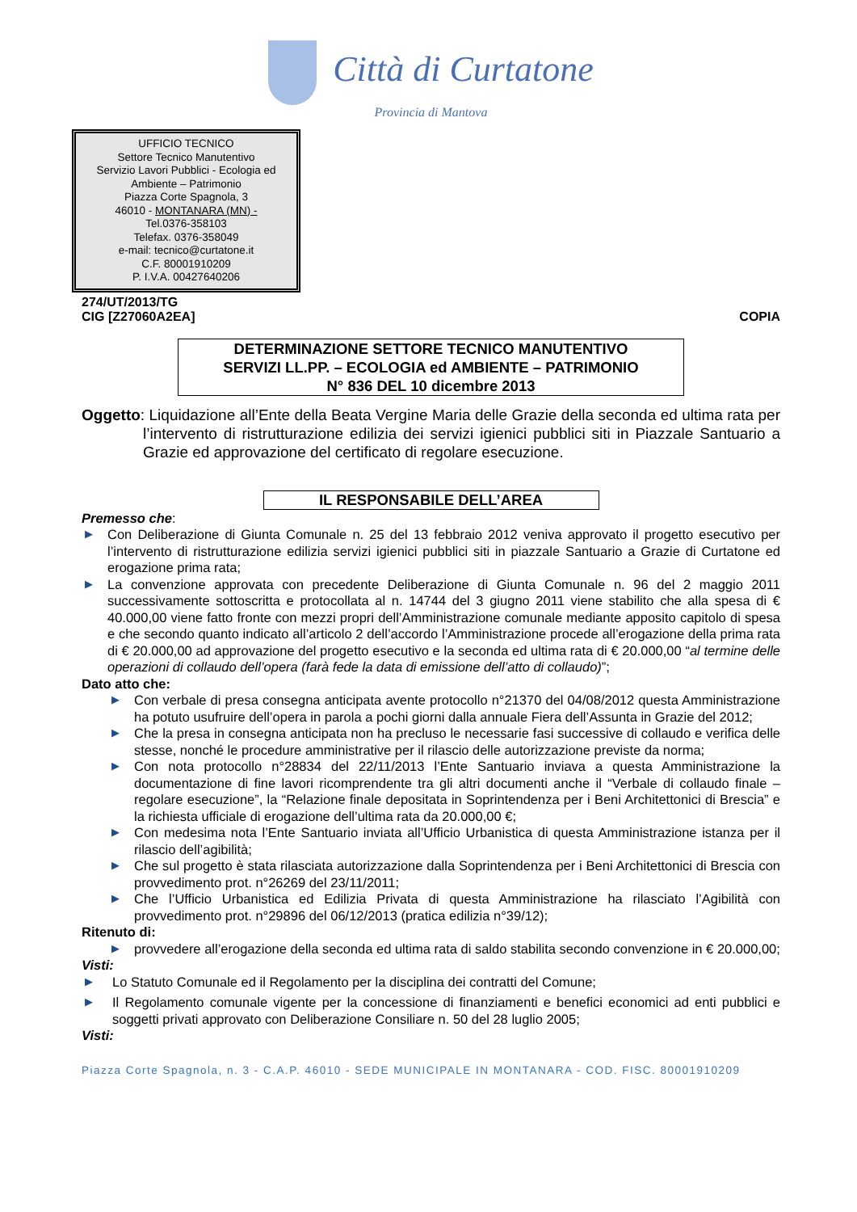Città di Curtatone
Provincia di Mantova
UFFICIO TECNICO
Settore Tecnico Manutentivo
Servizio Lavori Pubblici - Ecologia ed Ambiente – Patrimonio
Piazza Corte Spagnola, 3
46010 - MONTANARA (MN) -
Tel.0376-358103
Telefax. 0376-358049
e-mail: tecnico@curtatone.it
C.F. 80001910209
P. I.V.A. 00427640206
274/UT/2013/TG
CIG [Z27060A2EA] COPIA
DETERMINAZIONE SETTORE TECNICO MANUTENTIVO
SERVIZI LL.PP. – ECOLOGIA ed AMBIENTE – PATRIMONIO
N° 836 DEL 10 dicembre 2013
Oggetto: Liquidazione all’Ente della Beata Vergine Maria delle Grazie della seconda ed ultima rata per l’intervento di ristrutturazione edilizia dei servizi igienici pubblici siti in Piazzale Santuario a Grazie ed approvazione del certificato di regolare esecuzione.
IL RESPONSABILE DELL’AREA
Premesso che:
▶ Con Deliberazione di Giunta Comunale n. 25 del 13 febbraio 2012 veniva approvato il progetto esecutivo per l’intervento di ristrutturazione edilizia servizi igienici pubblici siti in piazzale Santuario a Grazie di Curtatone ed erogazione prima rata;
▶ La convenzione approvata con precedente Deliberazione di Giunta Comunale n. 96 del 2 maggio 2011 successivamente sottoscritta e protocollata al n. 14744 del 3 giugno 2011 viene stabilito che alla spesa di € 40.000,00 viene fatto fronte con mezzi propri dell’Amministrazione comunale mediante apposito capitolo di spesa e che secondo quanto indicato all’articolo 2 dell’accordo l’Amministrazione procede all’erogazione della prima rata di € 20.000,00 ad approvazione del progetto esecutivo e la seconda ed ultima rata di € 20.000,00 “al termine delle operazioni di collaudo dell’opera (farà fede la data di emissione dell’atto di collaudo)”;
Dato atto che:
▶ Con verbale di presa consegna anticipata avente protocollo n°21370 del 04/08/2012 questa Amministrazione ha potuto usufruire dell’opera in parola a pochi giorni dalla annuale Fiera dell’Assunta in Grazie del 2012;
▶ Che la presa in consegna anticipata non ha precluso le necessarie fasi successive di collaudo e verifica delle stesse, nonché le procedure amministrative per il rilascio delle autorizzazione previste da norma;
▶ Con nota protocollo n°28834 del 22/11/2013 l’Ente Santuario inviava a questa Amministrazione la documentazione di fine lavori ricomprendente tra gli altri documenti anche il “Verbale di collaudo finale – regolare esecuzione”, la “Relazione finale depositata in Soprintendenza per i Beni Architettonici di Brescia” e la richiesta ufficiale di erogazione dell’ultima rata da 20.000,00 €;
▶ Con medesima nota l’Ente Santuario inviata all’Ufficio Urbanistica di questa Amministrazione istanza per il rilascio dell’agibilità;
▶ Che sul progetto è stata rilasciata autorizzazione dalla Soprintendenza per i Beni Architettonici di Brescia con provvedimento prot. n°26269 del 23/11/2011;
▶ Che l’Ufficio Urbanistica ed Edilizia Privata di questa Amministrazione ha rilasciato l’Agibilità con provvedimento prot. n°29896 del 06/12/2013 (pratica edilizia n°39/12);
Ritenuto di:
▶ provvedere all’erogazione della seconda ed ultima rata di saldo stabilita secondo convenzione in € 20.000,00;
Visti:
▶ Lo Statuto Comunale ed il Regolamento per la disciplina dei contratti del Comune;
▶ Il Regolamento comunale vigente per la concessione di finanziamenti e benefici economici ad enti pubblici e soggetti privati approvato con Deliberazione Consiliare n. 50 del 28 luglio 2005;
Visti:
Piazza Corte Spagnola, n. 3 - C.A.P. 46010 - SEDE MUNICIPALE IN MONTANARA - COD. FISC. 80001910209